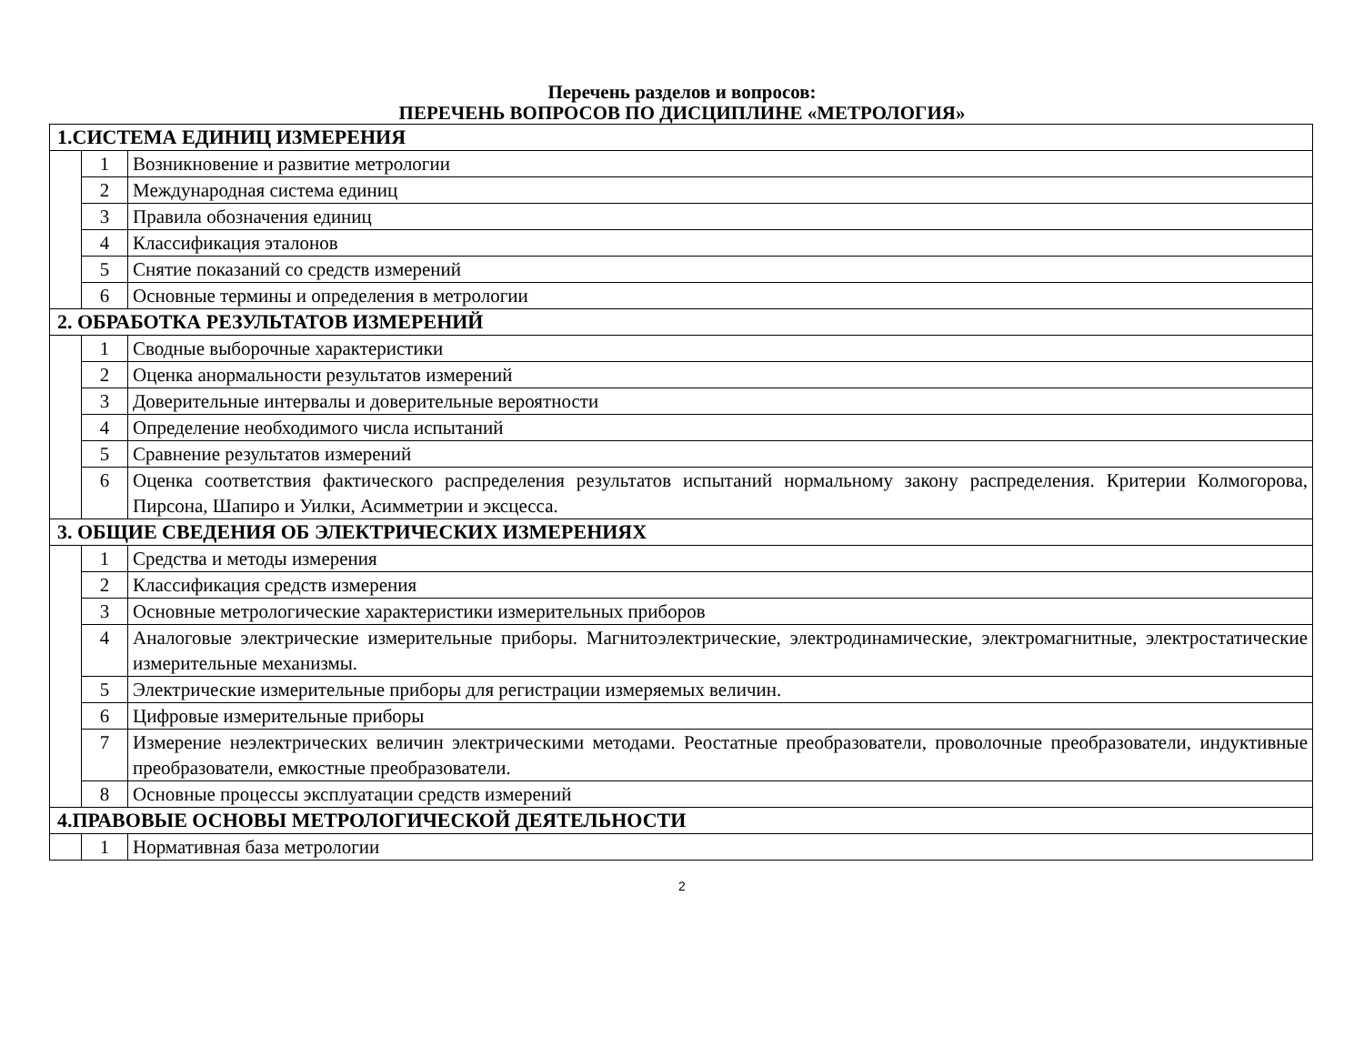Перечень разделов и вопросов:
ПЕРЕЧЕНЬ ВОПРОСОВ ПО ДИСЦИПЛИНЕ «МЕТРОЛОГИЯ»
| 1.СИСТЕМА ЕДИНИЦ ИЗМЕРЕНИЯ | | |
| | 1 | Возникновение и развитие метрологии |
| | 2 | Международная система единиц |
| | 3 | Правила обозначения единиц |
| | 4 | Классификация эталонов |
| | 5 | Снятие показаний со средств измерений |
| | 6 | Основные термины и определения в метрологии |
| 2. ОБРАБОТКА РЕЗУЛЬТАТОВ ИЗМЕРЕНИЙ | | |
| | 1 | Сводные выборочные характеристики |
| | 2 | Оценка анормальности результатов измерений |
| | 3 | Доверительные интервалы и доверительные вероятности |
| | 4 | Определение необходимого числа испытаний |
| | 5 | Сравнение результатов измерений |
| | 6 | Оценка соответствия фактического распределения результатов испытаний нормальному закону распределения. Критерии Колмогорова, Пирсона, Шапиро и Уилки, Асимметрии и эксцесса. |
| 3. ОБЩИЕ СВЕДЕНИЯ ОБ ЭЛЕКТРИЧЕСКИХ ИЗМЕРЕНИЯХ | | |
| | 1 | Средства и методы измерения |
| | 2 | Классификация средств измерения |
| | 3 | Основные метрологические характеристики измерительных приборов |
| | 4 | Аналоговые электрические измерительные приборы. Магнитоэлектрические, электродинамические, электромагнитные, электростатические измерительные механизмы. |
| | 5 | Электрические измерительные приборы для регистрации измеряемых величин. |
| | 6 | Цифровые измерительные приборы |
| | 7 | Измерение неэлектрических величин электрическими методами. Реостатные преобразователи, проволочные преобразователи, индуктивные преобразователи, емкостные преобразователи. |
| | 8 | Основные процессы эксплуатации средств измерений |
| 4.ПРАВОВЫЕ ОСНОВЫ МЕТРОЛОГИЧЕСКОЙ ДЕЯТЕЛЬНОСТИ | | |
| | 1 | Нормативная база метрологии |
2